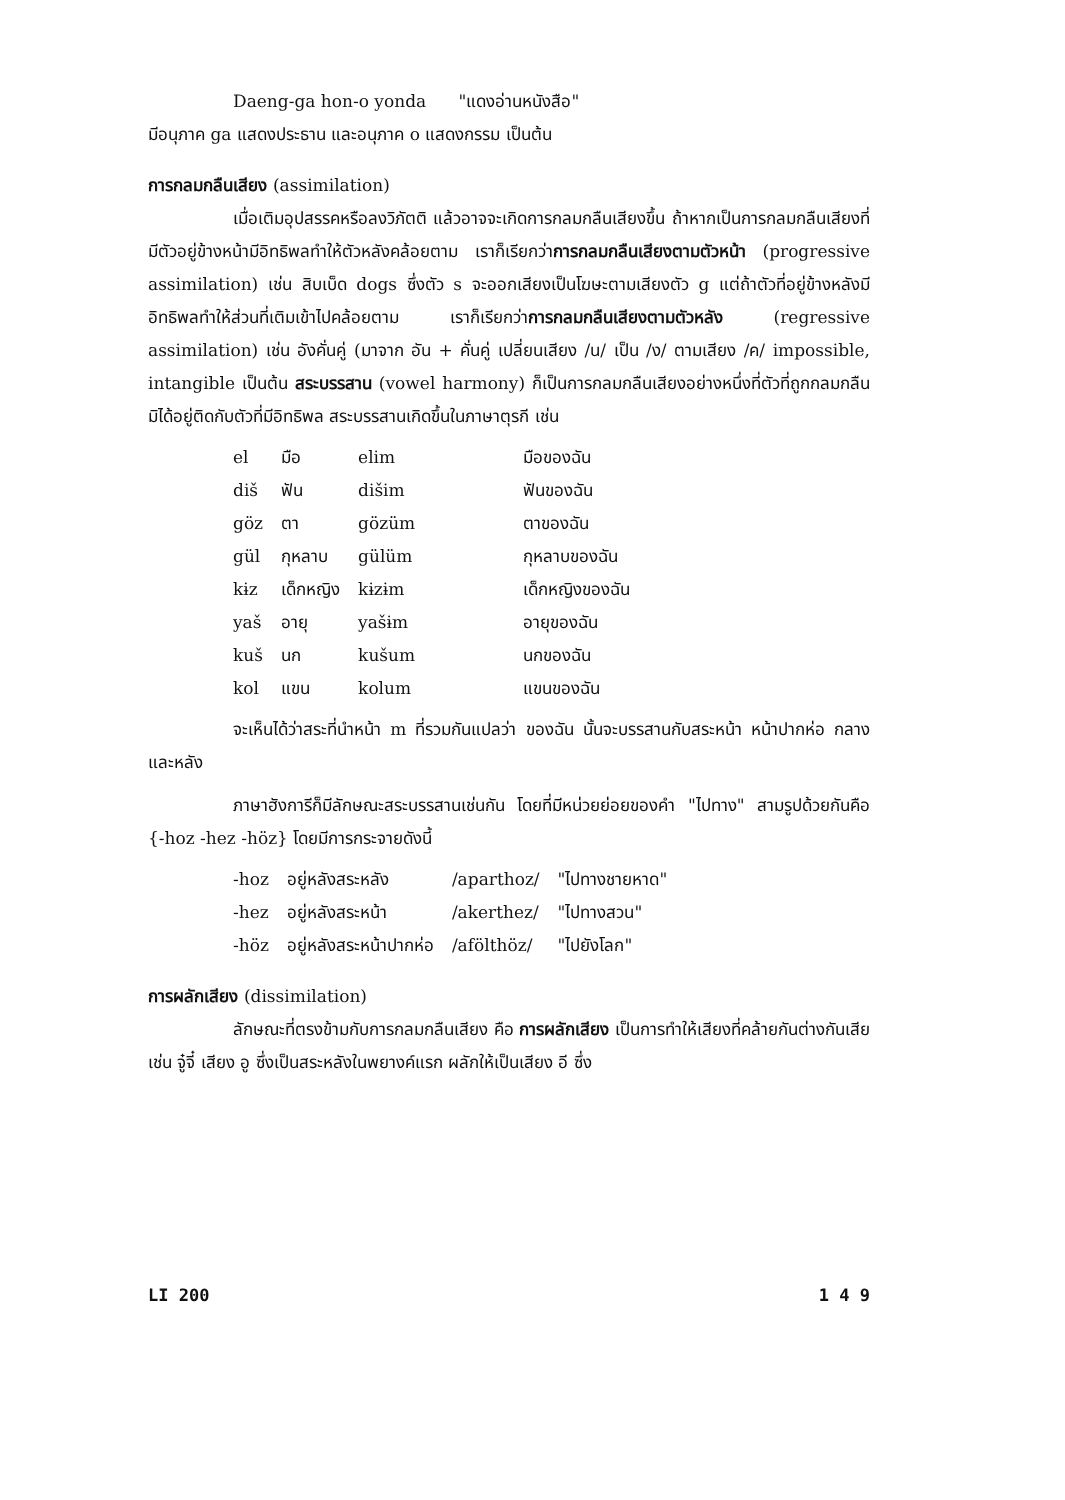Daeng-ga hon-o yonda "แดงอ่านหนังสือ"
มีอนุภาค ga แสดงประธาน และอนุภาค o แสดงกรรม เป็นต้น
การกลมกลืนเสียง (assimilation)
เมื่อเติมอุปสรรคหรือลงวิภัตติ แล้วอาจจะเกิดการกลมกลืนเสียงขึ้น ถ้าหากเป็นการกลมกลืนเสียงที่มีตัวอยู่ข้างหน้ามีอิทธิพลทำให้ตัวหลังคล้อยตาม เราก็เรียกว่าการกลมกลืนเสียงตามตัวหน้า (progressive assimilation) เช่น สิบเบ็ด dogs ซึ่งตัว s จะออกเสียงเป็นโฆษะตามเสียงตัว g แต่ถ้าตัวที่อยู่ข้างหลังมีอิทธิพลทำให้ส่วนที่เติมเข้าไปคล้อยตาม เราก็เรียกว่าการกลมกลืนเสียงตามตัวหลัง (regressive assimilation) เช่น อังคั่นคู่ (มาจาก อัน + คั่นคู่ เปลี่ยนเสียง /น/ เป็น /ง/ ตามเสียง /ค/ impossible, intangible เป็นต้น สระบรรสาน (vowel harmony) ก็เป็นการกลมกลืนเสียงอย่างหนึ่งที่ตัวที่ถูกกลมกลืนมิได้อยู่ติดกับตัวที่มีอิทธิพล สระบรรสานเกิดขึ้นในภาษาตุรกี เช่น
| el | มือ | elim | มือของฉัน |
| diš | ฟัน | dišim | ฟันของฉัน |
| göz | ตา | gözüm | ตาของฉัน |
| gül | กุหลาบ | gülüm | กุหลาบของฉัน |
| kɨz | เด็กหญิง | kɨzɨm | เด็กหญิงของฉัน |
| yaš | อายุ | yašɨm | อายุของฉัน |
| kuš | นก | kušum | นกของฉัน |
| kol | แขน | kolum | แขนของฉัน |
จะเห็นได้ว่าสระที่นำหน้า m ที่รวมกันแปลว่า ของฉัน นั้นจะบรรสานกับสระหน้า หน้าปากห่อ กลาง และหลัง
ภาษาฮังการีก็มีลักษณะสระบรรสานเช่นกัน โดยที่มีหน่วยย่อยของคำ "ไปทาง" สามรูปด้วยกันคือ {-hoz -hez -höz} โดยมีการกระจายดังนี้
| -hoz | อยู่หลังสระหลัง | /aparthoz/ | "ไปทางชายหาด" |
| -hez | อยู่หลังสระหน้า | /akerthez/ | "ไปทางสวน" |
| -höz | อยู่หลังสระหน้าปากห่อ | /afölthöz/ | "ไปยังโลก" |
การผลักเสียง (dissimilation)
ลักษณะที่ตรงข้ามกับการกลมกลืนเสียง คือ การผลักเสียง เป็นการทำให้เสียงที่คล้ายกันต่างกันเสีย เช่น จู๋จี๋ เสียง อู ซึ่งเป็นสระหลังในพยางค์แรก ผลักให้เป็นเสียง อี ซึ่ง
LI 200 1 4 9